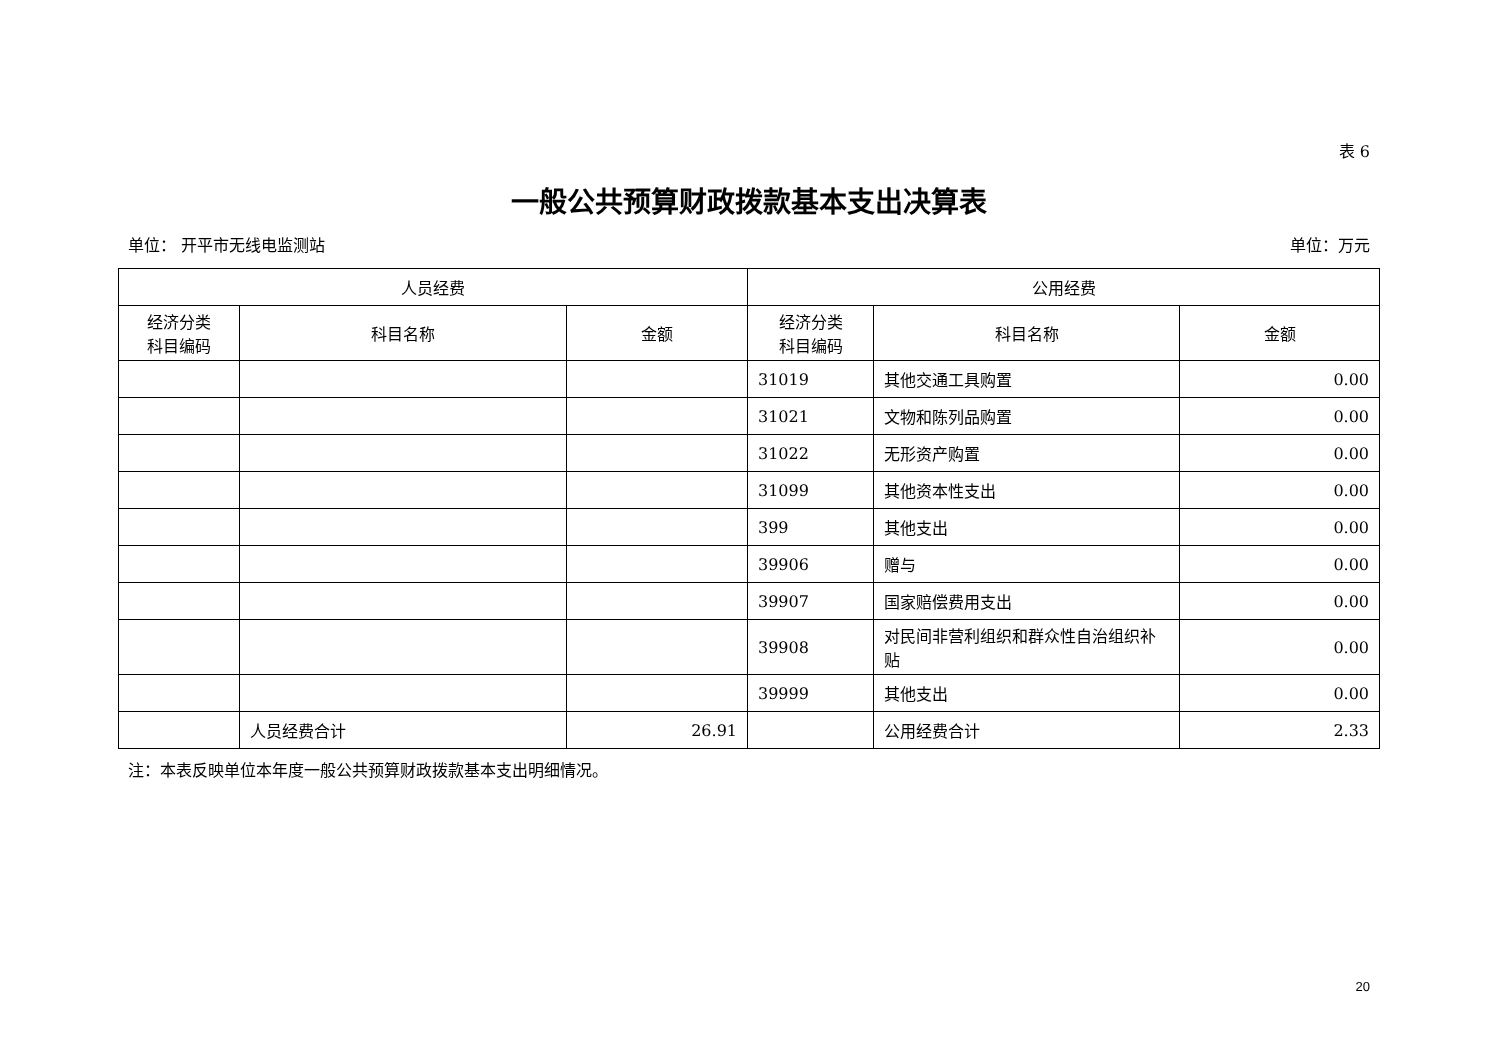表 6
一般公共预算财政拨款基本支出决算表
单位： 开平市无线电监测站 单位：万元
| 人员经费 | | | 公用经费 | | |
| --- | --- | --- | --- | --- | --- |
| 经济分类 科目编码 | 科目名称 | 金额 | 经济分类 科目编码 | 科目名称 | 金额 |
| | | | 31019 | 其他交通工具购置 | 0.00 |
| | | | 31021 | 文物和陈列品购置 | 0.00 |
| | | | 31022 | 无形资产购置 | 0.00 |
| | | | 31099 | 其他资本性支出 | 0.00 |
| | | | 399 | 其他支出 | 0.00 |
| | | | 39906 | 赠与 | 0.00 |
| | | | 39907 | 国家赔偿费用支出 | 0.00 |
| | | | 39908 | 对民间非营利组织和群众性自治组织补贴 | 0.00 |
| | | | 39999 | 其他支出 | 0.00 |
| | 人员经费合计 | 26.91 | | 公用经费合计 | 2.33 |
注：本表反映单位本年度一般公共预算财政拨款基本支出明细情况。
20